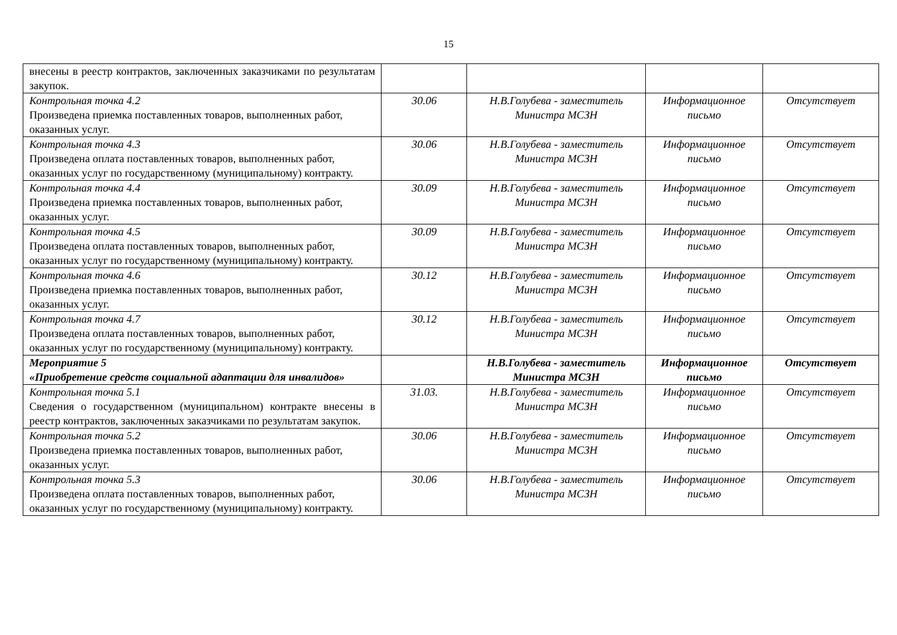15
| внесены в реестр контрактов, заключенных заказчиками по результатам закупок. | | | | |
| Контрольная точка 4.2 Произведена приемка поставленных товаров, выполненных работ, оказанных услуг. | 30.06 | Н.В.Голубева - заместитель Министра МСЗН | Информационное письмо | Отсутствует |
| Контрольная точка 4.3 Произведена оплата поставленных товаров, выполненных работ, оказанных услуг по государственному (муниципальному) контракту. | 30.06 | Н.В.Голубева - заместитель Министра МСЗН | Информационное письмо | Отсутствует |
| Контрольная точка 4.4 Произведена приемка поставленных товаров, выполненных работ, оказанных услуг. | 30.09 | Н.В.Голубева - заместитель Министра МСЗН | Информационное письмо | Отсутствует |
| Контрольная точка 4.5 Произведена оплата поставленных товаров, выполненных работ, оказанных услуг по государственному (муниципальному) контракту. | 30.09 | Н.В.Голубева - заместитель Министра МСЗН | Информационное письмо | Отсутствует |
| Контрольная точка 4.6 Произведена приемка поставленных товаров, выполненных работ, оказанных услуг. | 30.12 | Н.В.Голубева - заместитель Министра МСЗН | Информационное письмо | Отсутствует |
| Контрольная точка 4.7 Произведена оплата поставленных товаров, выполненных работ, оказанных услуг по государственному (муниципальному) контракту. | 30.12 | Н.В.Голубева - заместитель Министра МСЗН | Информационное письмо | Отсутствует |
| Мероприятие 5 «Приобретение средств социальной адаптации для инвалидов» | | Н.В.Голубева - заместитель Министра МСЗН | Информационное письмо | Отсутствует |
| Контрольная точка 5.1 Сведения о государственном (муниципальном) контракте внесены в реестр контрактов, заключенных заказчиками по результатам закупок. | 31.03. | Н.В.Голубева - заместитель Министра МСЗН | Информационное письмо | Отсутствует |
| Контрольная точка 5.2 Произведена приемка поставленных товаров, выполненных работ, оказанных услуг. | 30.06 | Н.В.Голубева - заместитель Министра МСЗН | Информационное письмо | Отсутствует |
| Контрольная точка 5.3 Произведена оплата поставленных товаров, выполненных работ, оказанных услуг по государственному (муниципальному) контракту. | 30.06 | Н.В.Голубева - заместитель Министра МСЗН | Информационное письмо | Отсутствует |